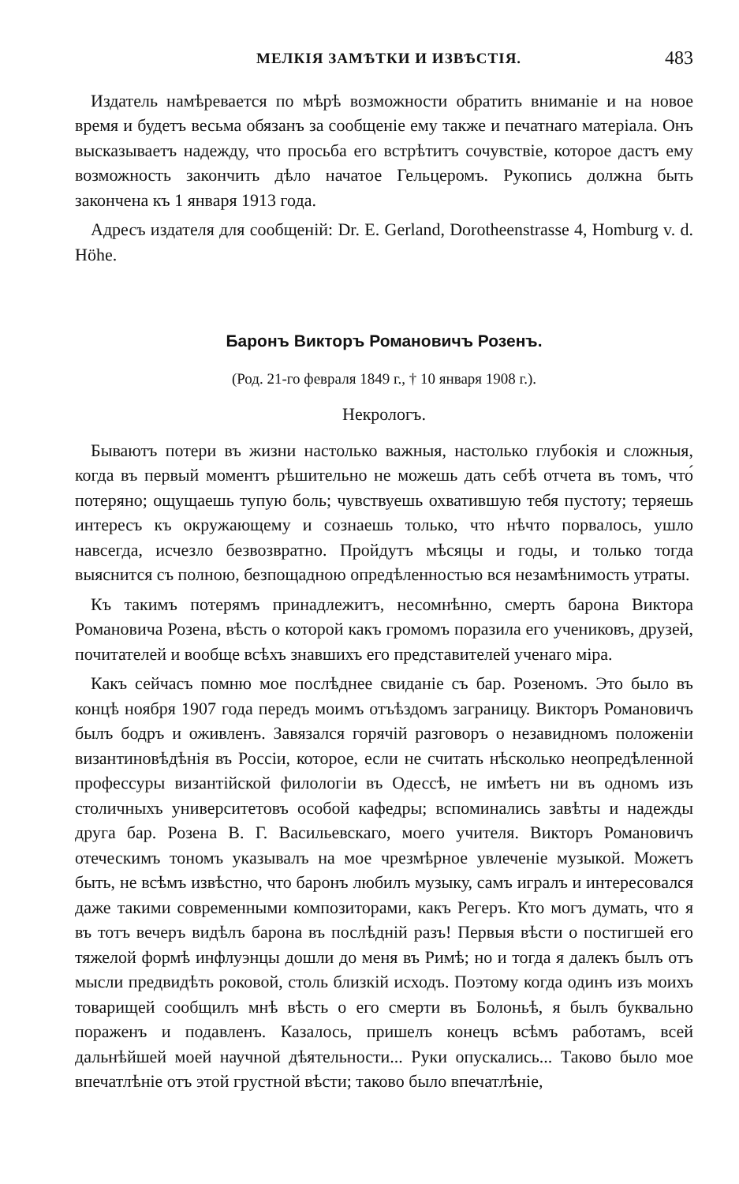МЕЛКІЯ ЗАМѢТКИ И ИЗВѢСТІЯ. 483
Издатель намѣревается по мѣрѣ возможности обратить вниманіе и на новое время и будетъ весьма обязанъ за сообщеніе ему также и печатнаго матеріала. Онъ высказываетъ надежду, что просьба его встрѣтитъ сочувствіе, которое дастъ ему возможность закончить дѣло начатое Гельцеромъ. Рукопись должна быть закончена къ 1 января 1913 года.
Адресъ издателя для сообщеній: Dr. E. Gerland, Dorotheenstrasse 4, Homburg v. d. Höhe.
Баронъ Викторъ Романовичъ Розенъ.
(Род. 21-го февраля 1849 г., † 10 января 1908 г.).
Некрологъ.
Бываютъ потери въ жизни настолько важныя, настолько глубокія и сложныя, когда въ первый моментъ рѣшительно не можешь дать себѣ отчета въ томъ, что́ потеряно; ощущаешь тупую боль; чувствуешь охватившую тебя пустоту; теряешь интересъ къ окружающему и сознаешь только, что нѣчто порвалось, ушло навсегда, исчезло безвозвратно. Пройдутъ мѣсяцы и годы, и только тогда выяснится съ полною, безпощадною опредѣленностью вся незамѣнимость утраты.
Къ такимъ потерямъ принадлежитъ, несомнѣнно, смерть барона Виктора Романовича Розена, вѣсть о которой какъ громомъ поразила его учениковъ, друзей, почитателей и вообще всѣхъ знавшихъ его представителей ученаго міра.
Какъ сейчасъ помню мое послѣднее свиданіе съ бар. Розеномъ. Это было въ концѣ ноября 1907 года передъ моимъ отъѣздомъ заграницу. Викторъ Романовичъ былъ бодръ и оживленъ. Завязался горячій разговоръ о незавидномъ положеніи византиновѣдѣнія въ Россіи, которое, если не считать нѣсколько неопредѣленной профессуры византійской филологіи въ Одессѣ, не имѣетъ ни въ одномъ изъ столичныхъ университетовъ особой кафедры; вспоминались завѣты и надежды друга бар. Розена В. Г. Васильевскаго, моего учителя. Викторъ Романовичъ отеческимъ тономъ указывалъ на мое чрезмѣрное увлеченіе музыкой. Можетъ быть, не всѣмъ извѣстно, что баронъ любилъ музыку, самъ игралъ и интересовался даже такими современными композиторами, какъ Регеръ. Кто могъ думать, что я въ тотъ вечеръ видѣлъ барона въ послѣдній разъ! Первыя вѣсти о постигшей его тяжелой формѣ инфлуэнцы дошли до меня въ Римѣ; но и тогда я далекъ былъ отъ мысли предвидѣть роковой, столь близкій исходъ. Поэтому когда одинъ изъ моихъ товарищей сообщилъ мнѣ вѣсть о его смерти въ Болоньѣ, я былъ буквально пораженъ и подавленъ. Казалось, пришелъ конецъ всѣмъ работамъ, всей дальнѣйшей моей научной дѣятельности... Руки опускались... Таково было мое впечатлѣніе отъ этой грустной вѣсти; таково было впечатлѣніе,